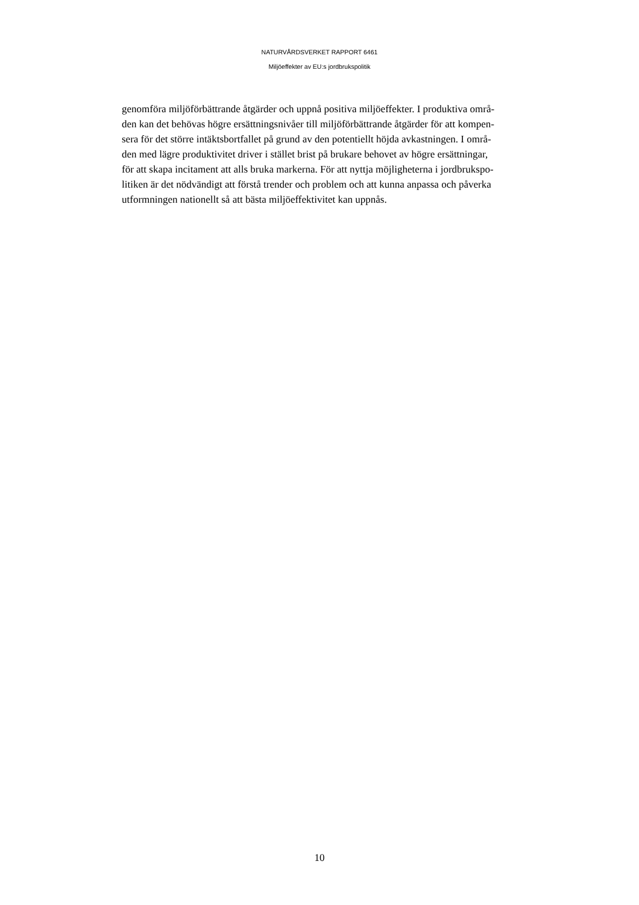NATURVÅRDSVERKET RAPPORT 6461
Miljöeffekter av EU:s jordbrukspolitik
genomföra miljöförbättrande åtgärder och uppnå positiva miljöeffekter. I produktiva områ-
den kan det behövas högre ersättningsnivåer till miljöförbättrande åtgärder för att kompen-
sera för det större intäktsbortfallet på grund av den potentiellt höjda avkastningen. I områ-
den med lägre produktivitet driver i stället brist på brukare behovet av högre ersättningar,
för att skapa incitament att alls bruka markerna. För att nyttja möjligheterna i jordbrukspo-
litiken är det nödvändigt att förstå trender och problem och att kunna anpassa och påverka
utformningen nationellt så att bästa miljöeffektivitet kan uppnås.
10